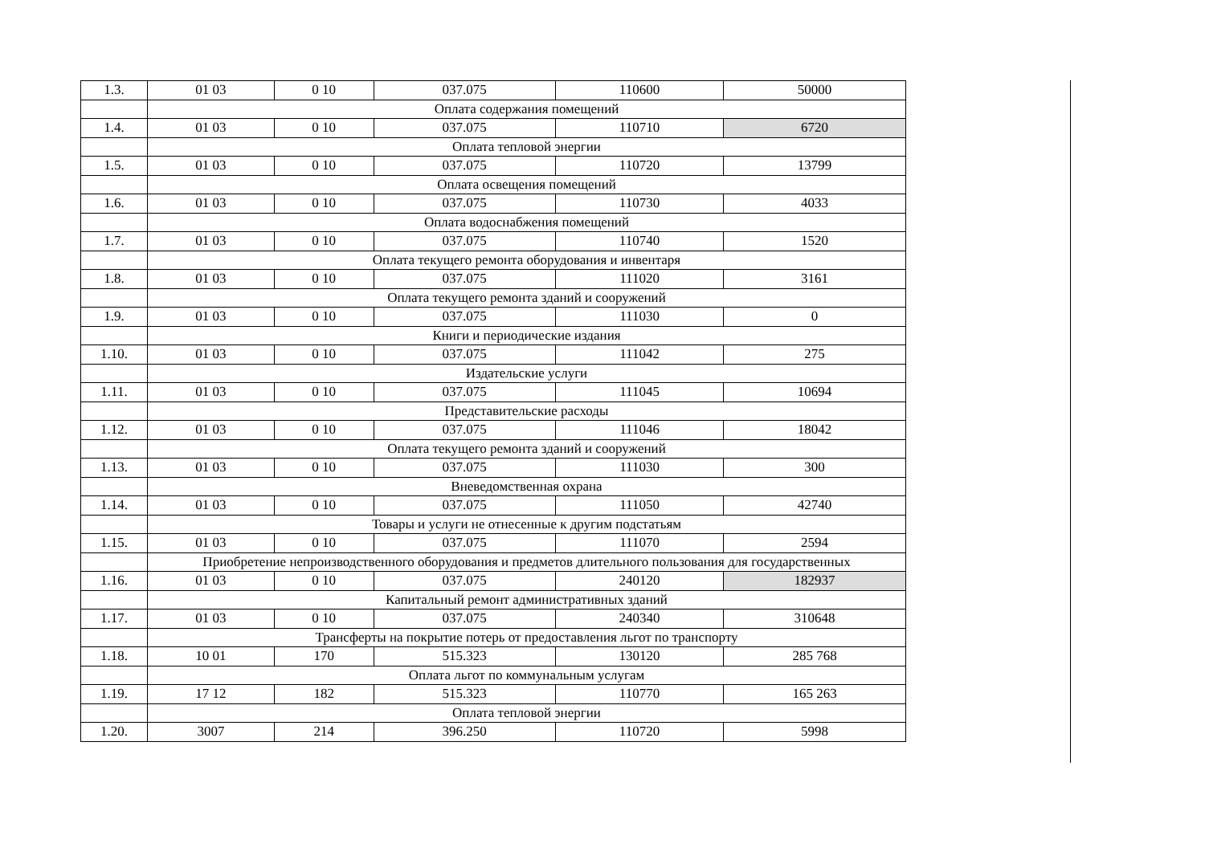| 1.3. | 01 03 | 0 10 | 037.075 | 110600 | 50000 |
| | Оплата содержания помещений | | | | |
| 1.4. | 01 03 | 0 10 | 037.075 | 110710 | 6720 |
| | Оплата тепловой энергии | | | | |
| 1.5. | 01 03 | 0 10 | 037.075 | 110720 | 13799 |
| | Оплата освещения помещений | | | | |
| 1.6. | 01 03 | 0 10 | 037.075 | 110730 | 4033 |
| | Оплата водоснабжения помещений | | | | |
| 1.7. | 01 03 | 0 10 | 037.075 | 110740 | 1520 |
| | Оплата текущего ремонта оборудования и инвентаря | | | | |
| 1.8. | 01 03 | 0 10 | 037.075 | 111020 | 3161 |
| | Оплата текущего ремонта зданий и сооружений | | | | |
| 1.9. | 01 03 | 0 10 | 037.075 | 111030 | 0 |
| | Книги и периодические издания | | | | |
| 1.10. | 01 03 | 0 10 | 037.075 | 111042 | 275 |
| | Издательские услуги | | | | |
| 1.11. | 01 03 | 0 10 | 037.075 | 111045 | 10694 |
| | Представительские расходы | | | | |
| 1.12. | 01 03 | 0 10 | 037.075 | 111046 | 18042 |
| | Оплата текущего ремонта зданий и сооружений | | | | |
| 1.13. | 01 03 | 0 10 | 037.075 | 111030 | 300 |
| | Вневедомственная охрана | | | | |
| 1.14. | 01 03 | 0 10 | 037.075 | 111050 | 42740 |
| | Товары и услуги не отнесенные к другим подстатьям | | | | |
| 1.15. | 01 03 | 0 10 | 037.075 | 111070 | 2594 |
| | Приобретение непроизводственного оборудования и предметов длительного пользования для государственных | | | | |
| 1.16. | 01 03 | 0 10 | 037.075 | 240120 | 182937 |
| | Капитальный ремонт административных зданий | | | | |
| 1.17. | 01 03 | 0 10 | 037.075 | 240340 | 310648 |
| | Трансферты на покрытие потерь от предоставления льгот по транспорту | | | | |
| 1.18. | 10 01 | 170 | 515.323 | 130120 | 285 768 |
| | Оплата льгот по коммунальным услугам | | | | |
| 1.19. | 17 12 | 182 | 515.323 | 110770 | 165 263 |
| | Оплата тепловой энергии | | | | |
| 1.20. | 3007 | 214 | 396.250 | 110720 | 5998 |